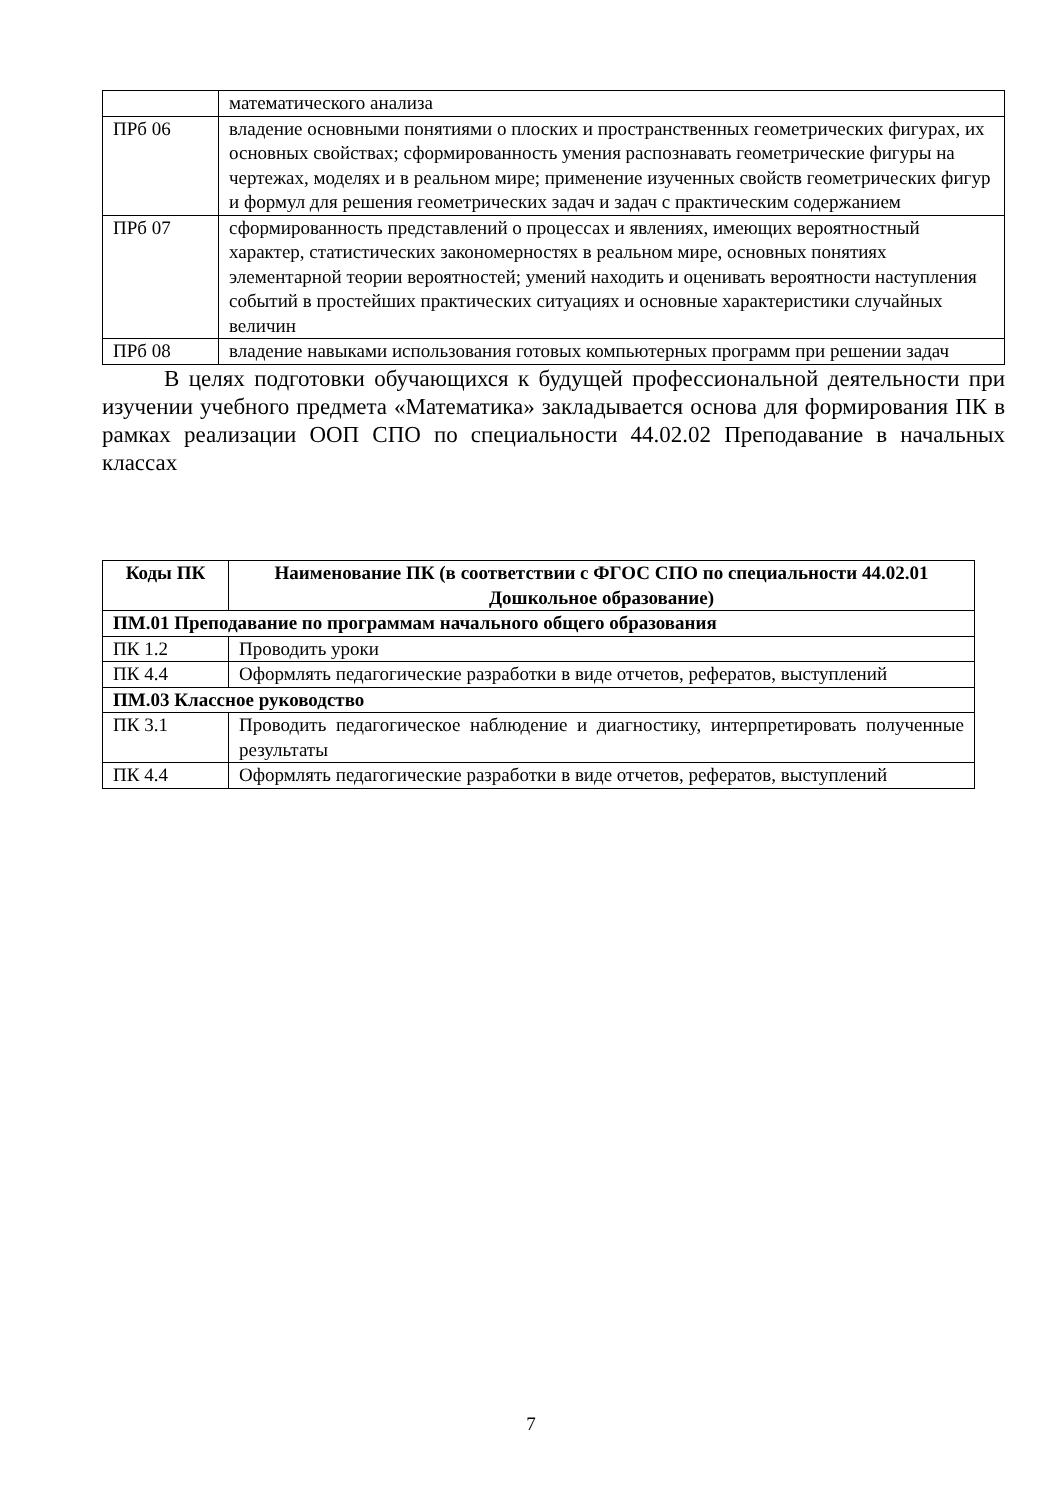| | математического анализа |
| ПРб 06 | владение основными понятиями о плоских и пространственных геометрических фигурах, их основных свойствах; сформированность умения распознавать геометрические фигуры на чертежах, моделях и в реальном мире; применение изученных свойств геометрических фигур и формул для решения геометрических задач и задач с практическим содержанием |
| ПРб 07 | сформированность представлений о процессах и явлениях, имеющих вероятностный характер, статистических закономерностях в реальном мире, основных понятиях элементарной теории вероятностей; умений находить и оценивать вероятности наступления событий в простейших практических ситуациях и основные характеристики случайных величин |
| ПРб 08 | владение навыками использования готовых компьютерных программ при решении задач |
В целях подготовки обучающихся к будущей профессиональной деятельности при изучении учебного предмета «Математика» закладывается основа для формирования ПК в рамках реализации ООП СПО по специальности 44.02.02 Преподавание в начальных классах
| Коды ПК | Наименование ПК (в соответствии с ФГОС СПО по специальности 44.02.01 Дошкольное образование) |
| --- | --- |
| ПМ.01 Преподавание по программам начального общего образования | |
| ПК 1.2 | Проводить уроки |
| ПК 4.4 | Оформлять педагогические разработки в виде отчетов, рефератов, выступлений |
| ПМ.03 Классное руководство | |
| ПК 3.1 | Проводить педагогическое наблюдение и диагностику, интерпретировать полученные результаты |
| ПК 4.4 | Оформлять педагогические разработки в виде отчетов, рефератов, выступлений |
7